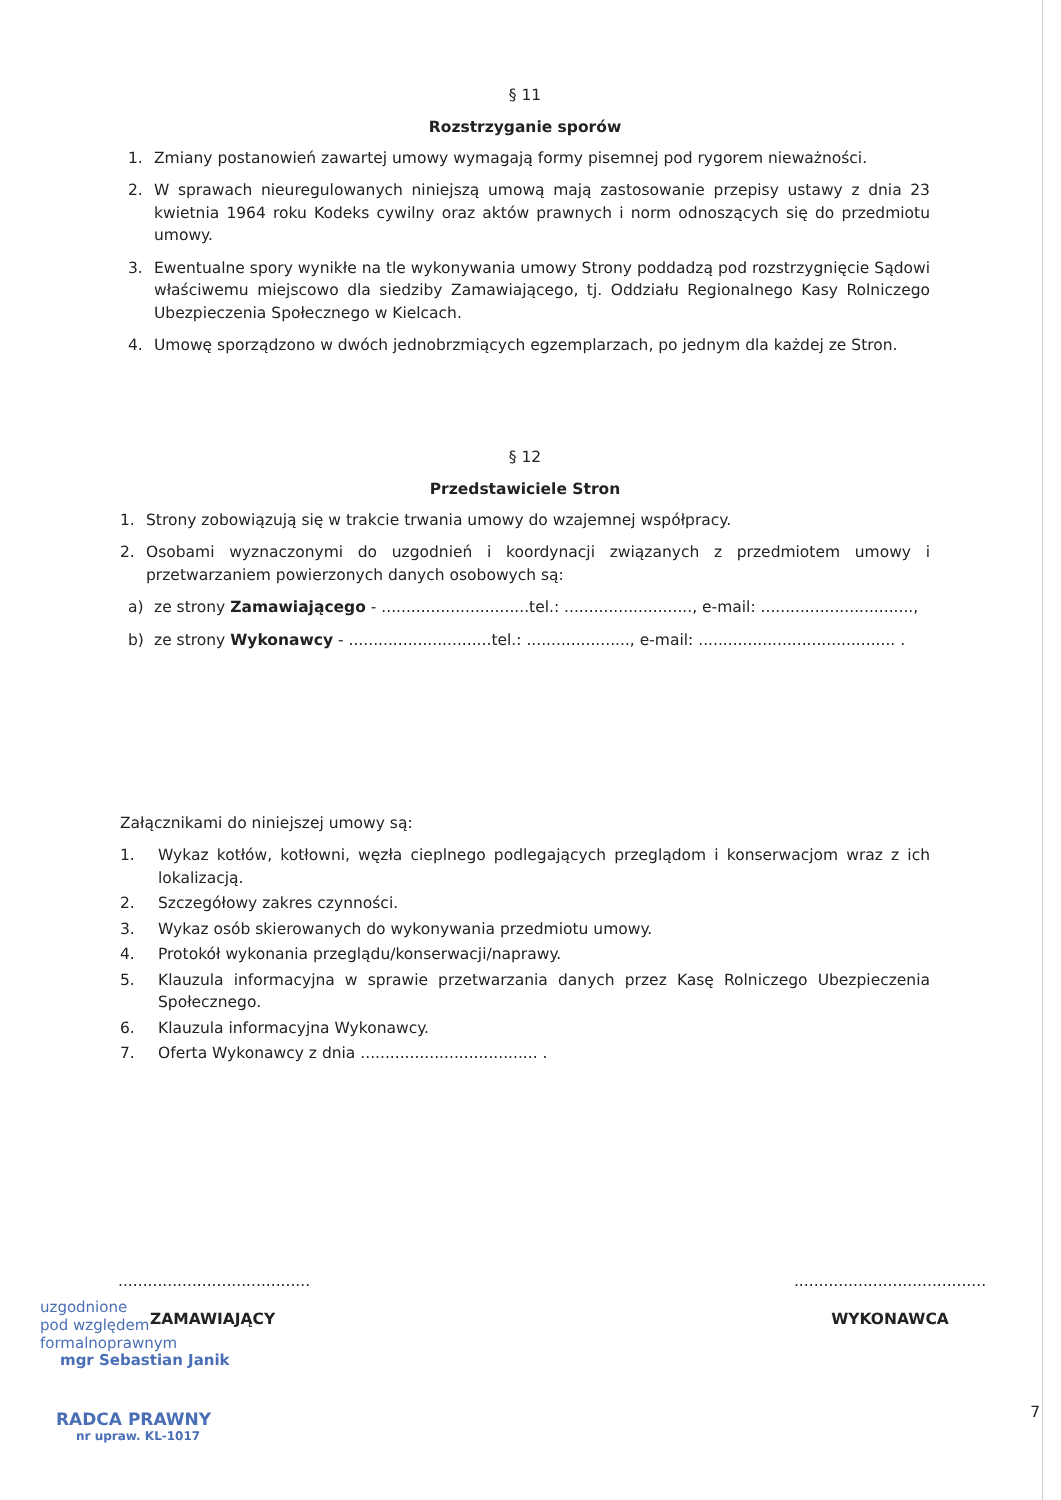§ 11
Rozstrzyganie sporów
1. Zmiany postanowień zawartej umowy wymagają formy pisemnej pod rygorem nieważności.
2. W sprawach nieuregulowanych niniejszą umową mają zastosowanie przepisy ustawy z dnia 23 kwietnia 1964 roku Kodeks cywilny oraz aktów prawnych i norm odnoszących się do przedmiotu umowy.
3. Ewentualne spory wynikłe na tle wykonywania umowy Strony poddadzą pod rozstrzygnięcie Sądowi właściwemu miejscowo dla siedziby Zamawiającego, tj. Oddziału Regionalnego Kasy Rolniczego Ubezpieczenia Społecznego w Kielcach.
4. Umowę sporządzono w dwóch jednobrzmiących egzemplarzach, po jednym dla każdej ze Stron.
§ 12
Przedstawiciele Stron
1. Strony zobowiązują się w trakcie trwania umowy do wzajemnej współpracy.
2. Osobami wyznaczonymi do uzgodnień i koordynacji związanych z przedmiotem umowy i przetwarzaniem powierzonych danych osobowych są:
a) ze strony Zamawiającego - ..............................tel.: .........................., e-mail: ...............................,
b) ze strony Wykonawcy - .............................tel.: ....................., e-mail: ........................................ .
Załącznikami do niniejszej umowy są:
1. Wykaz kotłów, kotłowni, węzła cieplnego podlegających przeglądom i konserwacjom wraz z ich lokalizacją.
2. Szczegółowy zakres czynności.
3. Wykaz osób skierowanych do wykonywania przedmiotu umowy.
4. Protokół wykonania przeglądu/konserwacji/naprawy.
5. Klauzula informacyjna w sprawie przetwarzania danych przez Kasę Rolniczego Ubezpieczenia Społecznego.
6. Klauzula informacyjna Wykonawcy.
7. Oferta Wykonawcy z dnia .................................... .
.......................................
uzgodnione
pod względem
formalnoprawnym
ZAMAWIAJĄCY
mgr Sebastian Janik
RADCA PRAWNY
nr upraw. KL-1017
.......................................
WYKONAWCA
7